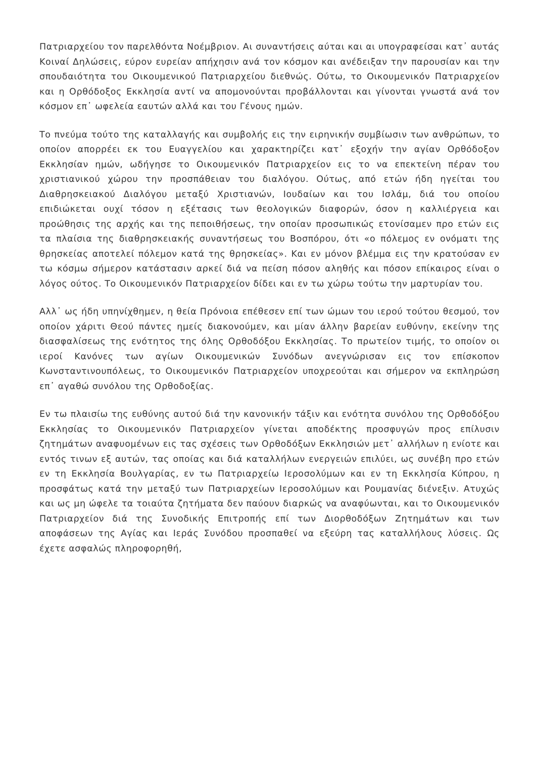Πατριαρχείου τον παρελθόντα Νοέμβριον. Αι συναντήσεις αύται και αι υπογραφείσαι κατ᾽ αυτάς Κοιναί Δηλώσεις, εύρον ευρείαν απήχησιν ανά τον κόσμον και ανέδειξαν την παρουσίαν και την σπουδαιότητα του Οικουμενικού Πατριαρχείου διεθνώς. Ούτω, το Οικουμενικόν Πατριαρχείον και η Ορθόδοξος Εκκλησία αντί να απομονούνται προβάλλονται και γίνονται γνωστά ανά τον κόσμον επ᾽ ωφελεία εαυτών αλλά και του Γένους ημών.
Το πνεύμα τούτο της καταλλαγής και συμβολής εις την ειρηνικήν συμβίωσιν των ανθρώπων, το οποίον απορρέει εκ του Ευαγγελίου και χαρακτηρίζει κατ᾽ εξοχήν την αγίαν Ορθόδοξον Εκκλησίαν ημών, ωδήγησε το Οικουμενικόν Πατριαρχείον εις το να επεκτείνη πέραν του χριστιανικού χώρου την προσπάθειαν του διαλόγου. Ούτως, από ετών ήδη ηγείται του Διαθρησκειακού Διαλόγου μεταξύ Χριστιανών, Ιουδαίων και του Ισλάμ, διά του οποίου επιδιώκεται ουχί τόσον η εξέτασις των θεολογικών διαφορών, όσον η καλλιέργεια και προώθησις της αρχής και της πεποιθήσεως, την οποίαν προσωπικώς ετονίσαμεν προ ετών εις τα πλαίσια της διαθρησκειακής συναντήσεως του Βοσπόρου, ότι «ο πόλεμος εν ονόματι της θρησκείας αποτελεί πόλεμον κατά της θρησκείας». Και εν μόνον βλέμμα εις την κρατούσαν εν τω κόσμω σήμερον κατάστασιν αρκεί διά να πείση πόσον αληθής και πόσον επίκαιρος είναι ο λόγος ούτος. Το Οικουμενικόν Πατριαρχείον δίδει και εν τω χώρω τούτω την μαρτυρίαν του.
Αλλ᾽ ως ήδη υπηνίχθημεν, η θεία Πρόνοια επέθεσεν επί των ώμων του ιερού τούτου θεσμού, τον οποίον χάριτι Θεού πάντες ημείς διακονούμεν, και μίαν άλλην βαρείαν ευθύνην, εκείνην της διασφαλίσεως της ενότητος της όλης Ορθοδόξου Εκκλησίας. Το πρωτείον τιμής, το οποίον οι ιεροί Κανόνες των αγίων Οικουμενικών Συνόδων ανεγνώρισαν εις τον επίσκοπον Κωνσταντινουπόλεως, το Οικουμενικόν Πατριαρχείον υποχρεούται και σήμερον να εκπληρώση επ᾽ αγαθώ συνόλου της Ορθοδοξίας.
Εν τω πλαισίω της ευθύνης αυτού διά την κανονικήν τάξιν και ενότητα συνόλου της Ορθοδόξου Εκκλησίας το Οικουμενικόν Πατριαρχείον γίνεται αποδέκτης προσφυγών προς επίλυσιν ζητημάτων αναφυομένων εις τας σχέσεις των Ορθοδόξων Εκκλησιών μετ᾽ αλλήλων η ενίοτε και εντός τινων εξ αυτών, τας οποίας και διά καταλλήλων ενεργειών επιλύει, ως συνέβη προ ετών εν τη Εκκλησία Βουλγαρίας, εν τω Πατριαρχείω Ιεροσολύμων και εν τη Εκκλησία Κύπρου, η προσφάτως κατά την μεταξύ των Πατριαρχείων Ιεροσολύμων και Ρουμανίας διένεξιν. Ατυχώς και ως μη ώφελε τα τοιαύτα ζητήματα δεν παύουν διαρκώς να αναφύωνται, και το Οικουμενικόν Πατριαρχείον διά της Συνοδικής Επιτροπής επί των Διορθοδόξων Ζητημάτων και των αποφάσεων της Αγίας και Ιεράς Συνόδου προσπαθεί να εξεύρη τας καταλλήλους λύσεις. Ως έχετε ασφαλώς πληροφορηθή,